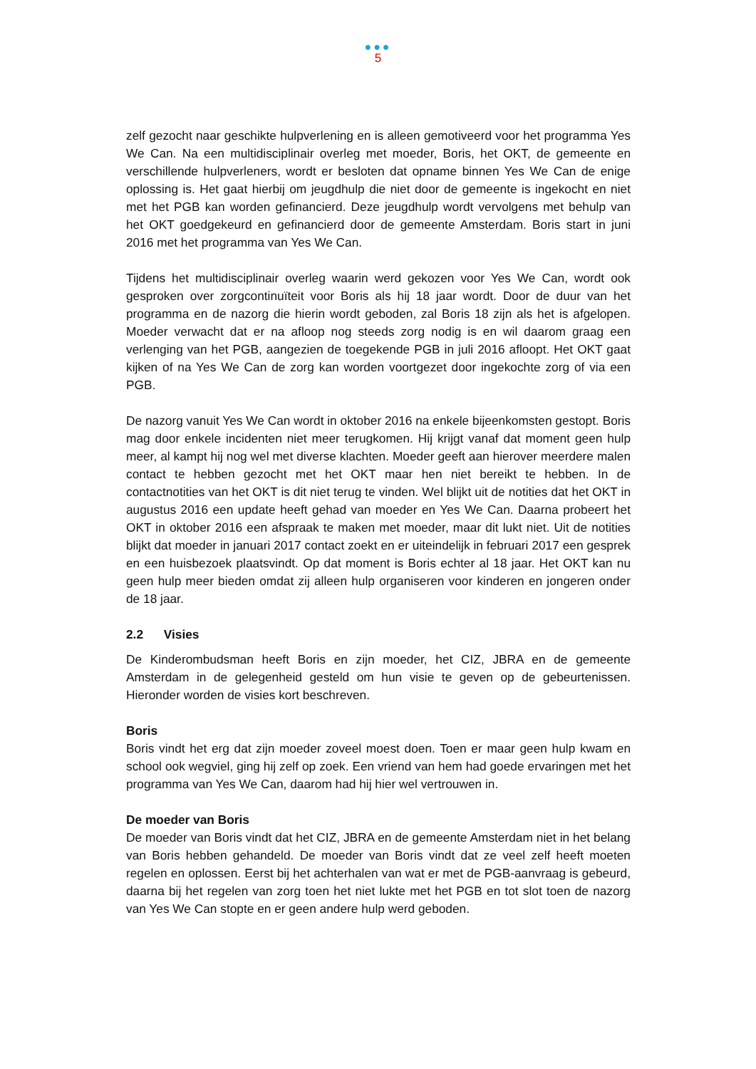●●●
5
zelf gezocht naar geschikte hulpverlening en is alleen gemotiveerd voor het programma Yes We Can. Na een multidisciplinair overleg met moeder, Boris, het OKT, de gemeente en verschillende hulpverleners, wordt er besloten dat opname binnen Yes We Can de enige oplossing is. Het gaat hierbij om jeugdhulp die niet door de gemeente is ingekocht en niet met het PGB kan worden gefinancierd. Deze jeugdhulp wordt vervolgens met behulp van het OKT goedgekeurd en gefinancierd door de gemeente Amsterdam. Boris start in juni 2016 met het programma van Yes We Can.
Tijdens het multidisciplinair overleg waarin werd gekozen voor Yes We Can, wordt ook gesproken over zorgcontinuïteit voor Boris als hij 18 jaar wordt. Door de duur van het programma en de nazorg die hierin wordt geboden, zal Boris 18 zijn als het is afgelopen. Moeder verwacht dat er na afloop nog steeds zorg nodig is en wil daarom graag een verlenging van het PGB, aangezien de toegekende PGB in juli 2016 afloopt. Het OKT gaat kijken of na Yes We Can de zorg kan worden voortgezet door ingekochte zorg of via een PGB.
De nazorg vanuit Yes We Can wordt in oktober 2016 na enkele bijeenkomsten gestopt. Boris mag door enkele incidenten niet meer terugkomen. Hij krijgt vanaf dat moment geen hulp meer, al kampt hij nog wel met diverse klachten. Moeder geeft aan hierover meerdere malen contact te hebben gezocht met het OKT maar hen niet bereikt te hebben. In de contactnotities van het OKT is dit niet terug te vinden. Wel blijkt uit de notities dat het OKT in augustus 2016 een update heeft gehad van moeder en Yes We Can. Daarna probeert het OKT in oktober 2016 een afspraak te maken met moeder, maar dit lukt niet. Uit de notities blijkt dat moeder in januari 2017 contact zoekt en er uiteindelijk in februari 2017 een gesprek en een huisbezoek plaatsvindt. Op dat moment is Boris echter al 18 jaar. Het OKT kan nu geen hulp meer bieden omdat zij alleen hulp organiseren voor kinderen en jongeren onder de 18 jaar.
2.2 Visies
De Kinderombudsman heeft Boris en zijn moeder, het CIZ, JBRA en de gemeente Amsterdam in de gelegenheid gesteld om hun visie te geven op de gebeurtenissen. Hieronder worden de visies kort beschreven.
Boris
Boris vindt het erg dat zijn moeder zoveel moest doen. Toen er maar geen hulp kwam en school ook wegviel, ging hij zelf op zoek. Een vriend van hem had goede ervaringen met het programma van Yes We Can, daarom had hij hier wel vertrouwen in.
De moeder van Boris
De moeder van Boris vindt dat het CIZ, JBRA en de gemeente Amsterdam niet in het belang van Boris hebben gehandeld. De moeder van Boris vindt dat ze veel zelf heeft moeten regelen en oplossen. Eerst bij het achterhalen van wat er met de PGB-aanvraag is gebeurd, daarna bij het regelen van zorg toen het niet lukte met het PGB en tot slot toen de nazorg van Yes We Can stopte en er geen andere hulp werd geboden.